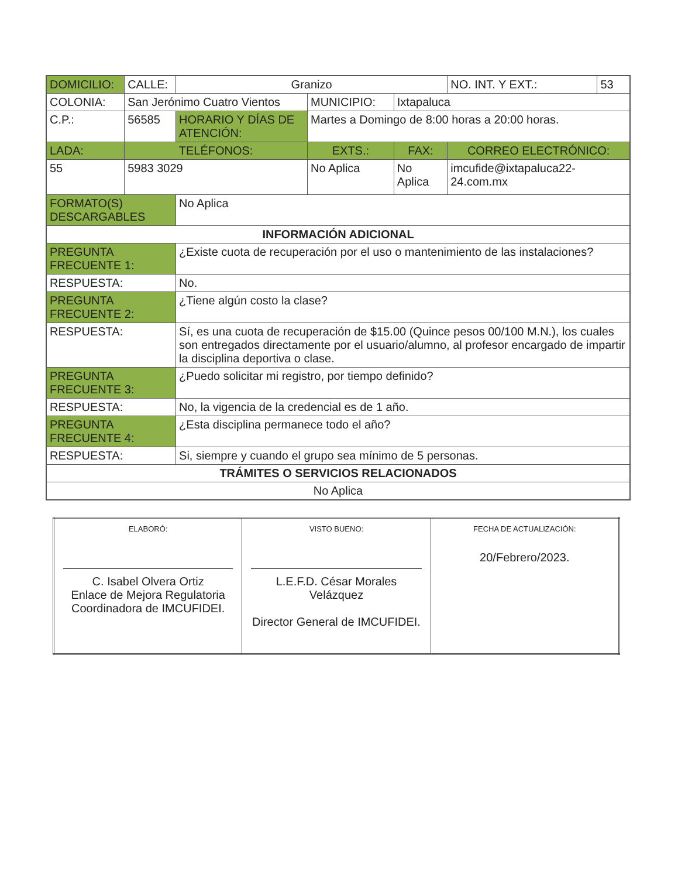| DOMICILIO: | CALLE: | Granizo | | | NO. INT. Y EXT.: | 53 |
| COLONIA: | San Jerónimo Cuatro Vientos | | MUNICIPIO: | Ixtapaluca | | |
| C.P.: | 56585 | HORARIO Y DÍAS DE ATENCIÓN: | Martes a Domingo de 8:00 horas a 20:00 horas. | | | |
| LADA: | TELÉFONOS: | | EXTS.: | FAX: | CORREO ELECTRÓNICO: | |
| 55 | 5983 3029 | | No Aplica | No Aplica | imcufide@ixtapaluca22-24.com.mx | |
| FORMATO(S) DESCARGABLES | | No Aplica | | | | |
| INFORMACIÓN ADICIONAL | | | | | | |
| PREGUNTA FRECUENTE 1: | | ¿Existe cuota de recuperación por el uso o mantenimiento de las instalaciones? | | | | |
| RESPUESTA: | | No. | | | | |
| PREGUNTA FRECUENTE 2: | | ¿Tiene algún costo la clase? | | | | |
| RESPUESTA: | | Sí, es una cuota de recuperación de $15.00 (Quince pesos 00/100 M.N.), los cuales son entregados directamente por el usuario/alumno, al profesor encargado de impartir la disciplina deportiva o clase. | | | | |
| PREGUNTA FRECUENTE 3: | | ¿Puedo solicitar mi registro, por tiempo definido? | | | | |
| RESPUESTA: | | No, la vigencia de la credencial es de 1 año. | | | | |
| PREGUNTA FRECUENTE 4: | | ¿Esta disciplina permanece todo el año? | | | | |
| RESPUESTA: | | Si, siempre y cuando el grupo sea mínimo de 5 personas. | | | | |
| TRÁMITES O SERVICIOS RELACIONADOS | | | | | | |
| No Aplica | | | | | | |
| ELABORÓ: C. Isabel Olvera Ortiz Enlace de Mejora Regulatoria Coordinadora de IMCUFIDEI. | VISTO BUENO: L.E.F.D. César Morales Velázquez Director General de IMCUFIDEI. | FECHA DE ACTUALIZACIÓN: 20/Febrero/2023. |